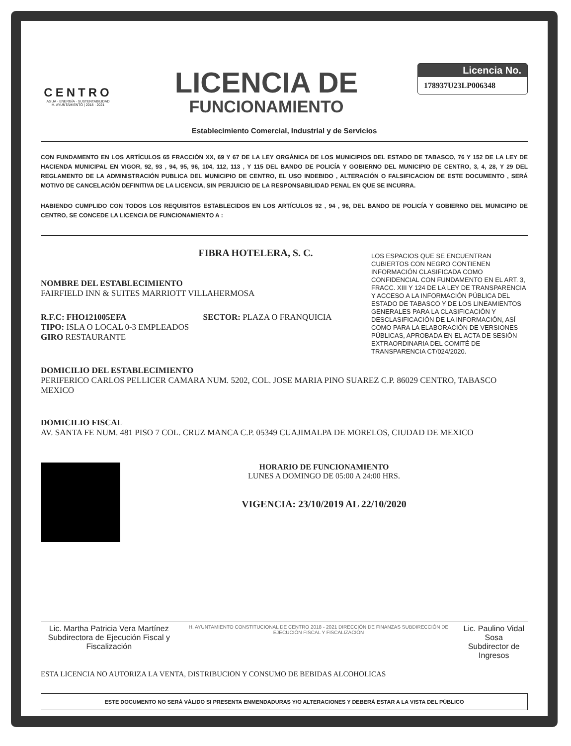CENTRO
AGUA · ENERGÍA · SUSTENTABILIDAD
H. AYUNTAMIENTO | 2018 · 2021
LICENCIA DE
FUNCIONAMIENTO
Licencia No.
178937U23LP006348
Establecimiento Comercial, Industrial y de Servicios
CON FUNDAMENTO EN LOS ARTÍCULOS 65 FRACCIÓN XX, 69 Y 67 DE LA LEY ORGÁNICA DE LOS MUNICIPIOS DEL ESTADO DE TABASCO, 76 Y 152 DE LA LEY DE HACIENDA MUNICIPAL EN VIGOR, 92, 93 , 94, 95, 96, 104, 112, 113 , Y 115 DEL BANDO DE POLICÍA Y GOBIERNO DEL MUNICIPIO DE CENTRO, 3, 4, 28, Y 29 DEL REGLAMENTO DE LA ADMINISTRACIÓN PUBLICA DEL MUNICIPIO DE CENTRO, EL USO INDEBIDO , ALTERACIÓN O FALSIFICACION DE ESTE DOCUMENTO , SERÁ MOTIVO DE CANCELACIÓN DEFINITIVA DE LA LICENCIA, SIN PERJUICIO DE LA RESPONSABILIDAD PENAL EN QUE SE INCURRA.
HABIENDO CUMPLIDO CON TODOS LOS REQUISITOS ESTABLECIDOS EN LOS ARTÍCULOS 92 , 94 , 96, DEL BANDO DE POLICÍA Y GOBIERNO DEL MUNICIPIO DE CENTRO, SE CONCEDE LA LICENCIA DE FUNCIONAMIENTO A :
FIBRA HOTELERA, S. C.
NOMBRE DEL ESTABLECIMIENTO
FAIRFIELD INN & SUITES MARRIOTT VILLAHERMOSA
R.F.C: FHO121005EFA SECTOR: PLAZA O FRANQUICIA
TIPO: ISLA O LOCAL 0-3 EMPLEADOS
GIRO RESTAURANTE
LOS ESPACIOS QUE SE ENCUENTRAN CUBIERTOS CON NEGRO CONTIENEN INFORMACIÓN CLASIFICADA COMO CONFIDENCIAL CON FUNDAMENTO EN EL ART. 3, FRACC. XIII Y 124 DE LA LEY DE TRANSPARENCIA Y ACCESO A LA INFORMACIÓN PÚBLICA DEL ESTADO DE TABASCO Y DE LOS LINEAMIENTOS GENERALES PARA LA CLASIFICACIÓN Y DESCLASIFICACIÓN DE LA INFORMACIÓN, ASÍ COMO PARA LA ELABORACIÓN DE VERSIONES PÚBLICAS, APROBADA EN EL ACTA DE SESIÓN EXTRAORDINARIA DEL COMITÉ DE TRANSPARENCIA CT/024/2020.
DOMICILIO DEL ESTABLECIMIENTO
PERIFERICO CARLOS PELLICER CAMARA NUM. 5202, COL. JOSE MARIA PINO SUAREZ C.P. 86029 CENTRO, TABASCO MEXICO
DOMICILIO FISCAL
AV. SANTA FE NUM. 481 PISO 7 COL. CRUZ MANCA C.P. 05349 CUAJIMALPA DE MORELOS, CIUDAD DE MEXICO
HORARIO DE FUNCIONAMIENTO
LUNES A DOMINGO DE 05:00 A 24:00 HRS.
VIGENCIA: 23/10/2019 AL 22/10/2020
Lic. Martha Patricia Vera Martínez
Subdirectora de Ejecución Fiscal y Fiscalización
H. AYUNTAMIENTO CONSTITUCIONAL DE CENTRO 2018 - 2021 DIRECCIÓN DE FINANZAS SUBDIRECCIÓN DE EJECUCIÓN FISCAL Y FISCALIZACIÓN
Lic. Paulino Vidal Sosa
Subdirector de Ingresos
ESTA LICENCIA NO AUTORIZA LA VENTA, DISTRIBUCION Y CONSUMO DE BEBIDAS ALCOHOLICAS
ESTE DOCUMENTO NO SERÁ VÁLIDO SI PRESENTA ENMENDADURAS Y/O ALTERACIONES Y DEBERÁ ESTAR A LA VISTA DEL PÚBLICO